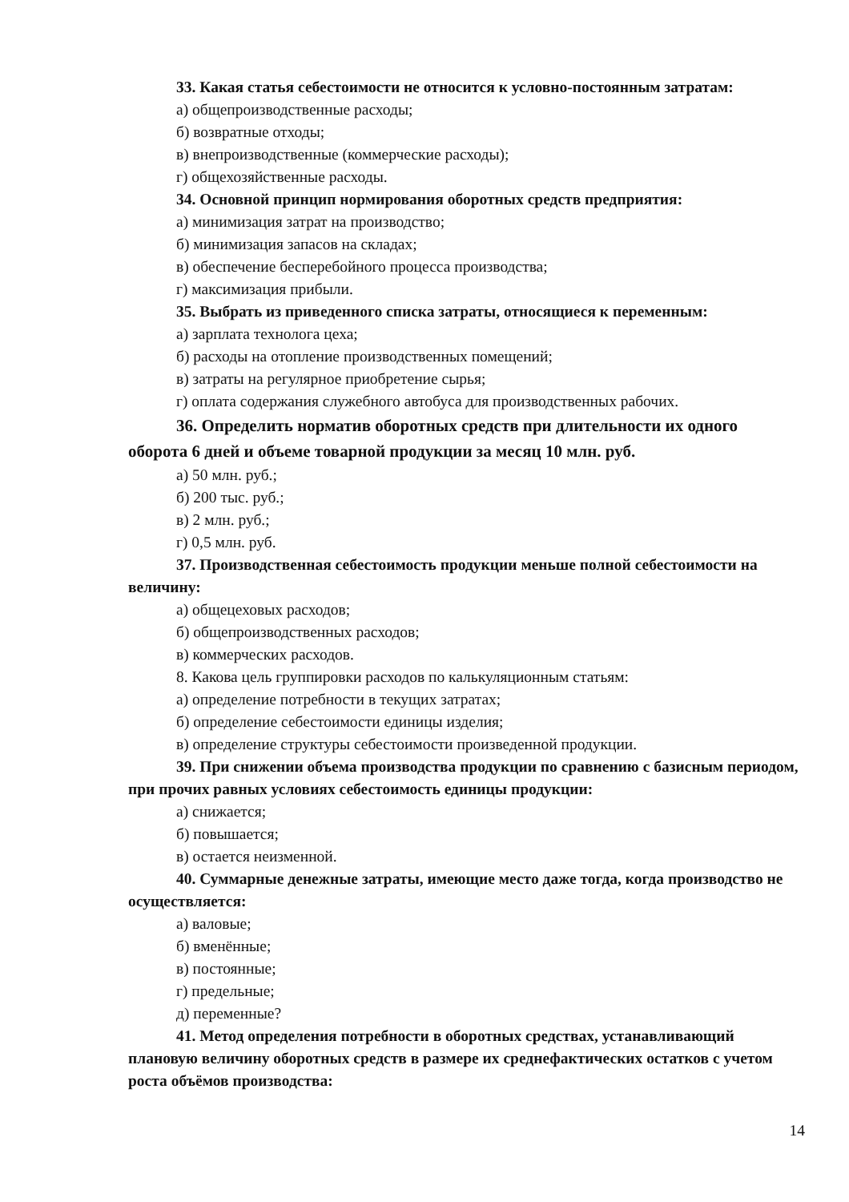33. Какая статья себестоимости не относится к условно-постоянным затратам:
а) общепроизводственные расходы;
б) возвратные отходы;
в) внепроизводственные (коммерческие расходы);
г) общехозяйственные расходы.
34. Основной принцип нормирования оборотных средств предприятия:
а) минимизация затрат на производство;
б) минимизация запасов на складах;
в) обеспечение бесперебойного процесса производства;
г) максимизация прибыли.
35. Выбрать из приведенного списка затраты, относящиеся к переменным:
а) зарплата технолога цеха;
б) расходы на отопление производственных помещений;
в) затраты на регулярное приобретение сырья;
г) оплата содержания служебного автобуса для производственных рабочих.
36. Определить норматив оборотных средств при длительности их одного оборота 6 дней и объеме товарной продукции за месяц 10 млн. руб.
а) 50 млн. руб.;
б) 200 тыс. руб.;
в) 2 млн. руб.;
г) 0,5 млн. руб.
37. Производственная себестоимость продукции меньше полной себестоимости на величину:
а) общецеховых расходов;
б) общепроизводственных расходов;
в) коммерческих расходов.
8. Какова цель группировки расходов по калькуляционным статьям:
а) определение потребности в текущих затратах;
б) определение себестоимости единицы изделия;
в) определение структуры себестоимости произведенной продукции.
39. При снижении объема производства продукции по сравнению с базисным периодом, при прочих равных условиях себестоимость единицы продукции:
а) снижается;
б) повышается;
в) остается неизменной.
40. Суммарные денежные затраты, имеющие место даже тогда, когда производство не осуществляется:
а) валовые;
б) вменённые;
в) постоянные;
г) предельные;
д) переменные?
41. Метод определения потребности в оборотных средствах, устанавливающий плановую величину оборотных средств в размере их среднефактических остатков с учетом роста объёмов производства:
14